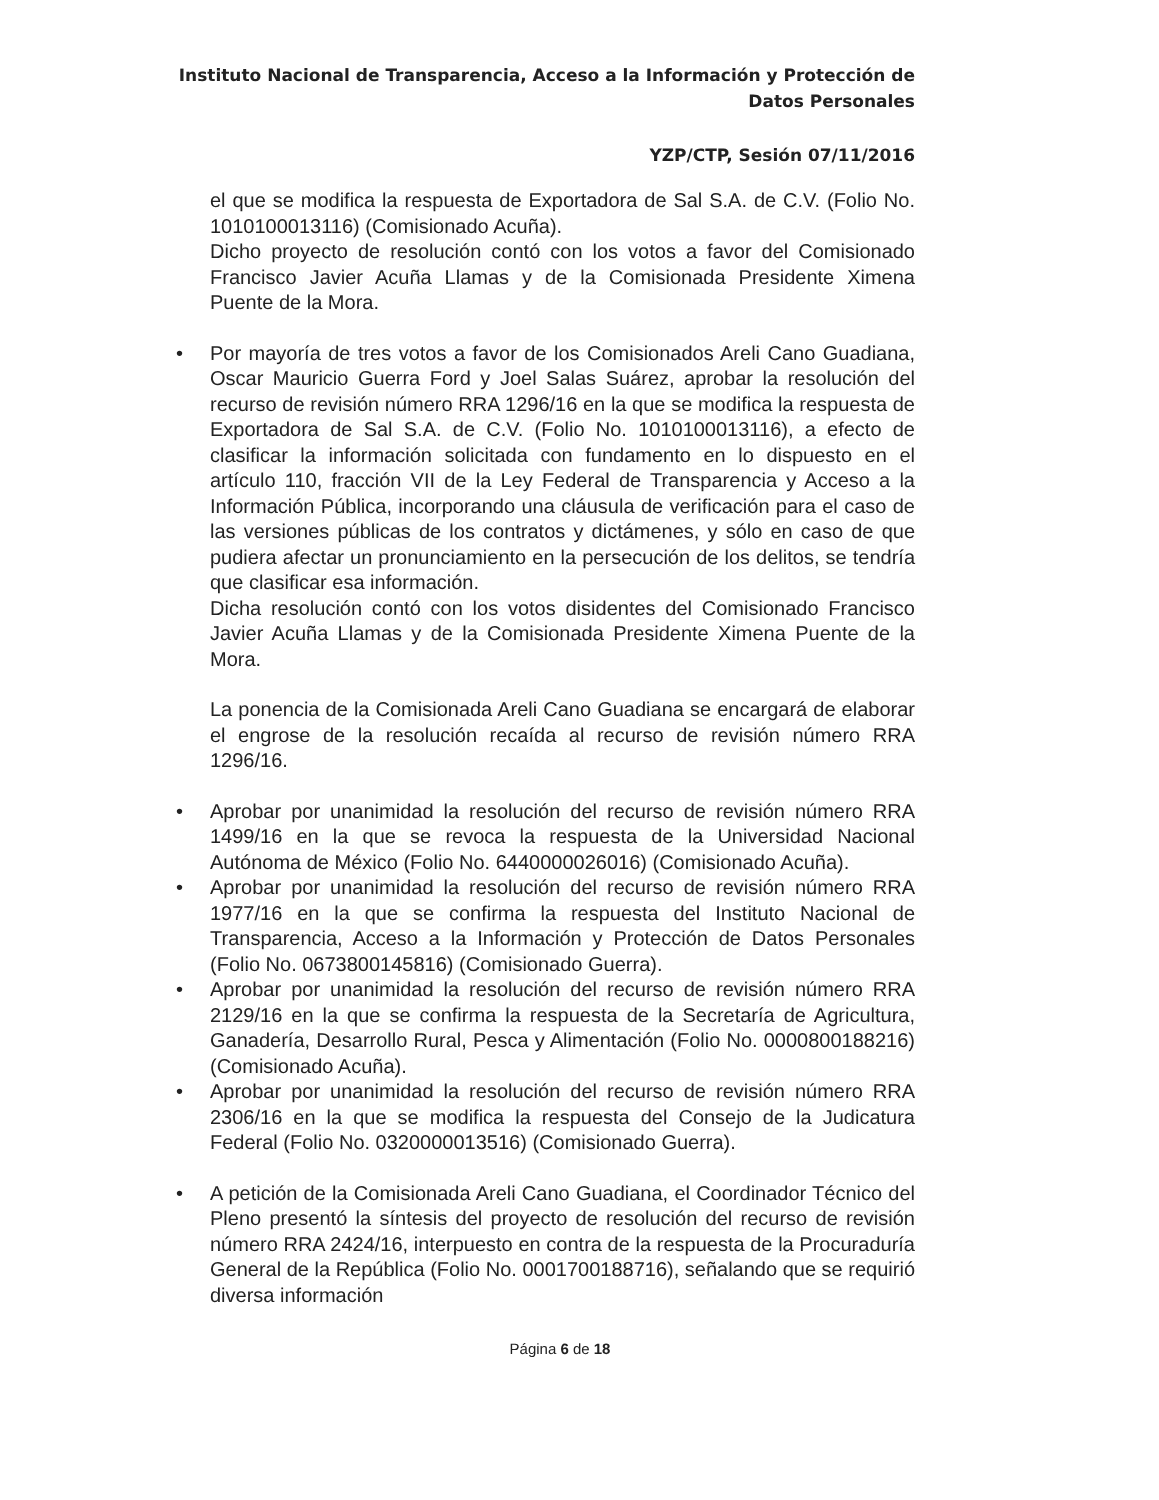Instituto Nacional de Transparencia, Acceso a la Información y Protección de Datos Personales
YZP/CTP, Sesión 07/11/2016
el que se modifica la respuesta de Exportadora de Sal S.A. de C.V. (Folio No. 1010100013116) (Comisionado Acuña).
Dicho proyecto de resolución contó con los votos a favor del Comisionado Francisco Javier Acuña Llamas y de la Comisionada Presidente Ximena Puente de la Mora.
• Por mayoría de tres votos a favor de los Comisionados Areli Cano Guadiana, Oscar Mauricio Guerra Ford y Joel Salas Suárez, aprobar la resolución del recurso de revisión número RRA 1296/16 en la que se modifica la respuesta de Exportadora de Sal S.A. de C.V. (Folio No. 1010100013116), a efecto de clasificar la información solicitada con fundamento en lo dispuesto en el artículo 110, fracción VII de la Ley Federal de Transparencia y Acceso a la Información Pública, incorporando una cláusula de verificación para el caso de las versiones públicas de los contratos y dictámenes, y sólo en caso de que pudiera afectar un pronunciamiento en la persecución de los delitos, se tendría que clasificar esa información.
Dicha resolución contó con los votos disidentes del Comisionado Francisco Javier Acuña Llamas y de la Comisionada Presidente Ximena Puente de la Mora.
La ponencia de la Comisionada Areli Cano Guadiana se encargará de elaborar el engrose de la resolución recaída al recurso de revisión número RRA 1296/16.
• Aprobar por unanimidad la resolución del recurso de revisión número RRA 1499/16 en la que se revoca la respuesta de la Universidad Nacional Autónoma de México (Folio No. 6440000026016) (Comisionado Acuña).
• Aprobar por unanimidad la resolución del recurso de revisión número RRA 1977/16 en la que se confirma la respuesta del Instituto Nacional de Transparencia, Acceso a la Información y Protección de Datos Personales (Folio No. 0673800145816) (Comisionado Guerra).
• Aprobar por unanimidad la resolución del recurso de revisión número RRA 2129/16 en la que se confirma la respuesta de la Secretaría de Agricultura, Ganadería, Desarrollo Rural, Pesca y Alimentación (Folio No. 0000800188216) (Comisionado Acuña).
• Aprobar por unanimidad la resolución del recurso de revisión número RRA 2306/16 en la que se modifica la respuesta del Consejo de la Judicatura Federal (Folio No. 0320000013516) (Comisionado Guerra).
• A petición de la Comisionada Areli Cano Guadiana, el Coordinador Técnico del Pleno presentó la síntesis del proyecto de resolución del recurso de revisión número RRA 2424/16, interpuesto en contra de la respuesta de la Procuraduría General de la República (Folio No. 0001700188716), señalando que se requirió diversa información
Página 6 de 18